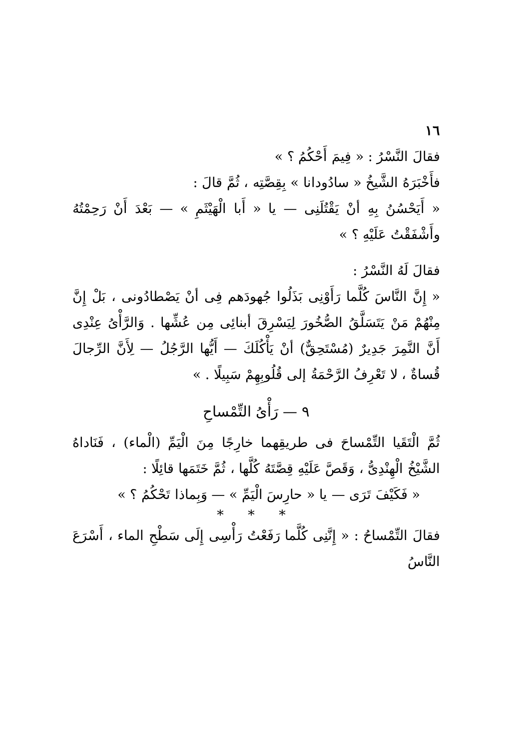١٦
فقالَ النَّسْرُ : « فِيمَ أَحْكُمُ ؟ »
فأَخْبَرَهُ الشَّيخُ « سادُودانا » بِقِصَّتِه ، ثُمَّ قالَ :
« أَيَحْسُنُ بِهِ أنْ يَقْتُلَنِى — يا « أَبا الْهَيْثَمِ » — بَعْدَ أَنْ رَحِمْتُهُ وأَشْفَقْتُ عَلَيْهِ ؟ »
فقالَ لَهُ النَّسْرُ :
« إِنَّ النَّاسَ كُلَّما رَأَوْنِى بَذَلُوا جُهودَهم فِى أنْ يَصْطادُونى ، بَلْ إِنَّ مِنْهُمْ مَنْ يَتَسَلَّقُ الصُّخُورَ لِيَسْرِقَ أبنائِى مِن عُشِّها . وَالرَّأْىُ عِنْدِى أَنَّ النَّمِرَ جَدِيرٌ (مُسْتَحِقٌّ) أنْ يَأْكُلَكَ — أَيُّها الرَّجُلُ — لِأَنَّ الرِّجالَ قُساةٌ ، لا تَعْرِفُ الرَّحْمَةُ إلى قُلُوبِهِمْ سَبِيلًا . »
٩ — رَأْىُ التِّمْساحِ
ثُمَّ الْتَقَيا التِّمْساحَ فى طريقِهما خارِجًا مِنَ الْيَمِّ (الْماء) ، فَنَاداهُ الشَّيْخُ الْهِنْدِىُّ ، وَقَصَّ عَلَيْهِ قِصَّتَهُ كُلَّها ، ثُمَّ خَتَمَها قائِلًا :
« فَكَيْفَ تَرَى — يا « حارِسَ الْيَمِّ » — وَبِماذا تَحْكُمُ ؟ »
* * *
فقالَ التِّمْساحُ : « إِنَّنِى كُلَّما رَفَعْتُ رَأْسِى إِلَى سَطْحِ الماء ، أَسْرَعَ النَّاسُ